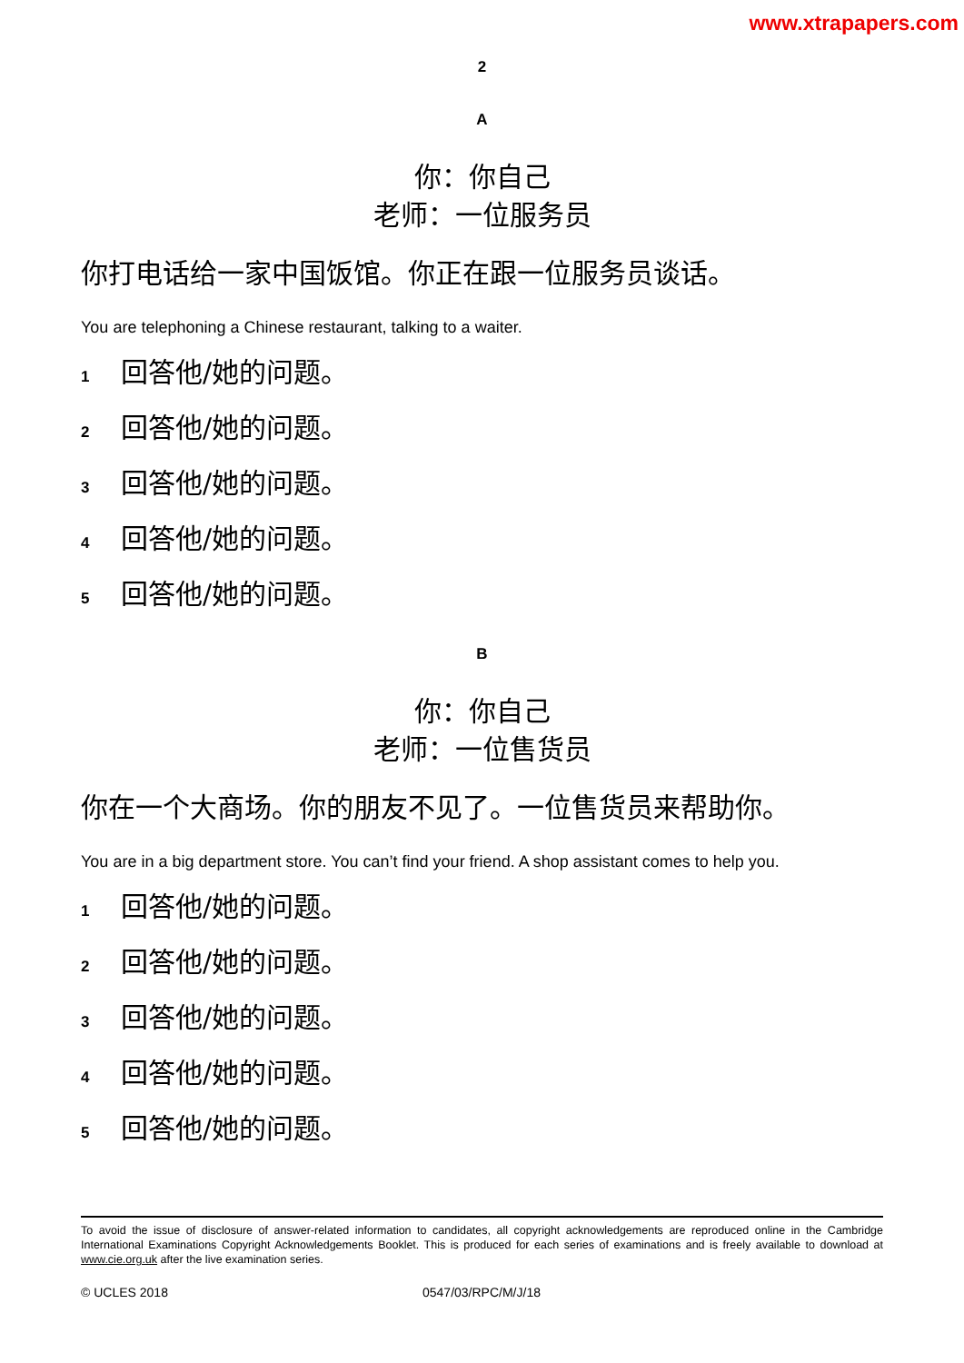www.xtrapapers.com
2
A
你：你自己
老师：一位服务员
你打电话给一家中国饭馆。你正在跟一位服务员谈话。
You are telephoning a Chinese restaurant, talking to a waiter.
1 回答他/她的问题。
2 回答他/她的问题。
3 回答他/她的问题。
4 回答他/她的问题。
5 回答他/她的问题。
B
你：你自己
老师：一位售货员
你在一个大商场。你的朋友不见了。一位售货员来帮助你。
You are in a big department store. You can’t find your friend. A shop assistant comes to help you.
1 回答他/她的问题。
2 回答他/她的问题。
3 回答他/她的问题。
4 回答他/她的问题。
5 回答他/她的问题。
To avoid the issue of disclosure of answer-related information to candidates, all copyright acknowledgements are reproduced online in the Cambridge International Examinations Copyright Acknowledgements Booklet. This is produced for each series of examinations and is freely available to download at www.cie.org.uk after the live examination series.
© UCLES 2018 0547/03/RPC/M/J/18